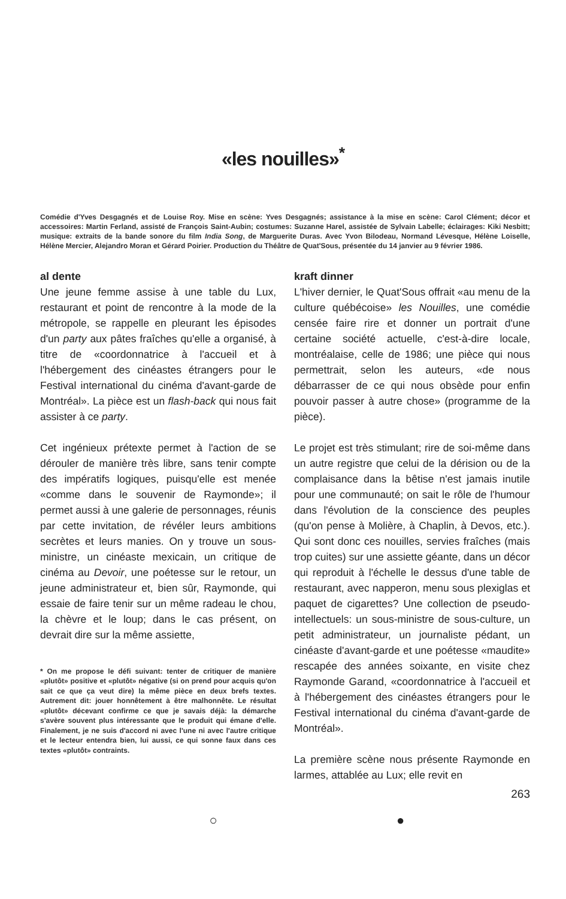«les nouilles»<sup>*</sup>
Comédie d'Yves Desgagnés et de Louise Roy. Mise en scène: Yves Desgagnés; assistance à la mise en scène: Carol Clément; décor et accessoires: Martin Ferland, assisté de François Saint-Aubin; costumes: Suzanne Harel, assistée de Sylvain Labelle; éclairages: Kiki Nesbitt; musique: extraits de la bande sonore du film India Song, de Marguerite Duras. Avec Yvon Bilodeau, Normand Lévesque, Hélène Loiselle, Hélène Mercier, Alejandro Moran et Gérard Poirier. Production du Théâtre de Quat'Sous, présentée du 14 janvier au 9 février 1986.
al dente
Une jeune femme assise à une table du Lux, restaurant et point de rencontre à la mode de la métropole, se rappelle en pleurant les épisodes d'un party aux pâtes fraîches qu'elle a organisé, à titre de «coordonnatrice à l'accueil et à l'hébergement des cinéastes étrangers pour le Festival international du cinéma d'avant-garde de Montréal». La pièce est un flash-back qui nous fait assister à ce party.
Cet ingénieux prétexte permet à l'action de se dérouler de manière très libre, sans tenir compte des impératifs logiques, puisqu'elle est menée «comme dans le souvenir de Raymonde»; il permet aussi à une galerie de personnages, réunis par cette invitation, de révéler leurs ambitions secrètes et leurs manies. On y trouve un sous-ministre, un cinéaste mexicain, un critique de cinéma au Devoir, une poétesse sur le retour, un jeune administrateur et, bien sûr, Raymonde, qui essaie de faire tenir sur un même radeau le chou, la chèvre et le loup; dans le cas présent, on devrait dire sur la même assiette,
* On me propose le défi suivant: tenter de critiquer de manière «plutôt» positive et «plutôt» négative (si on prend pour acquis qu'on sait ce que ça veut dire) la même pièce en deux brefs textes. Autrement dit: jouer honnêtement à être malhonnête. Le résultat «plutôt» décevant confirme ce que je savais déjà: la démarche s'avère souvent plus intéressante que le produit qui émane d'elle. Finalement, je ne suis d'accord ni avec l'une ni avec l'autre critique et le lecteur entendra bien, lui aussi, ce qui sonne faux dans ces textes «plutôt» contraints.
kraft dinner
L'hiver dernier, le Quat'Sous offrait «au menu de la culture québécoise» les Nouilles, une comédie censée faire rire et donner un portrait d'une certaine société actuelle, c'est-à-dire locale, montréalaise, celle de 1986; une pièce qui nous permettrait, selon les auteurs, «de nous débarrasser de ce qui nous obsède pour enfin pouvoir passer à autre chose» (programme de la pièce).
Le projet est très stimulant; rire de soi-même dans un autre registre que celui de la dérision ou de la complaisance dans la bêtise n'est jamais inutile pour une communauté; on sait le rôle de l'humour dans l'évolution de la conscience des peuples (qu'on pense à Molière, à Chaplin, à Devos, etc.). Qui sont donc ces nouilles, servies fraîches (mais trop cuites) sur une assiette géante, dans un décor qui reproduit à l'échelle le dessus d'une table de restaurant, avec napperon, menu sous plexiglas et paquet de cigarettes? Une collection de pseudo-intellectuels: un sous-ministre de sous-culture, un petit administrateur, un journaliste pédant, un cinéaste d'avant-garde et une poétesse «maudite» rescapée des années soixante, en visite chez Raymonde Garand, «coordonnatrice à l'accueil et à l'hébergement des cinéastes étrangers pour le Festival international du cinéma d'avant-garde de Montréal».
La première scène nous présente Raymonde en larmes, attablée au Lux; elle revit en
263
○ ●